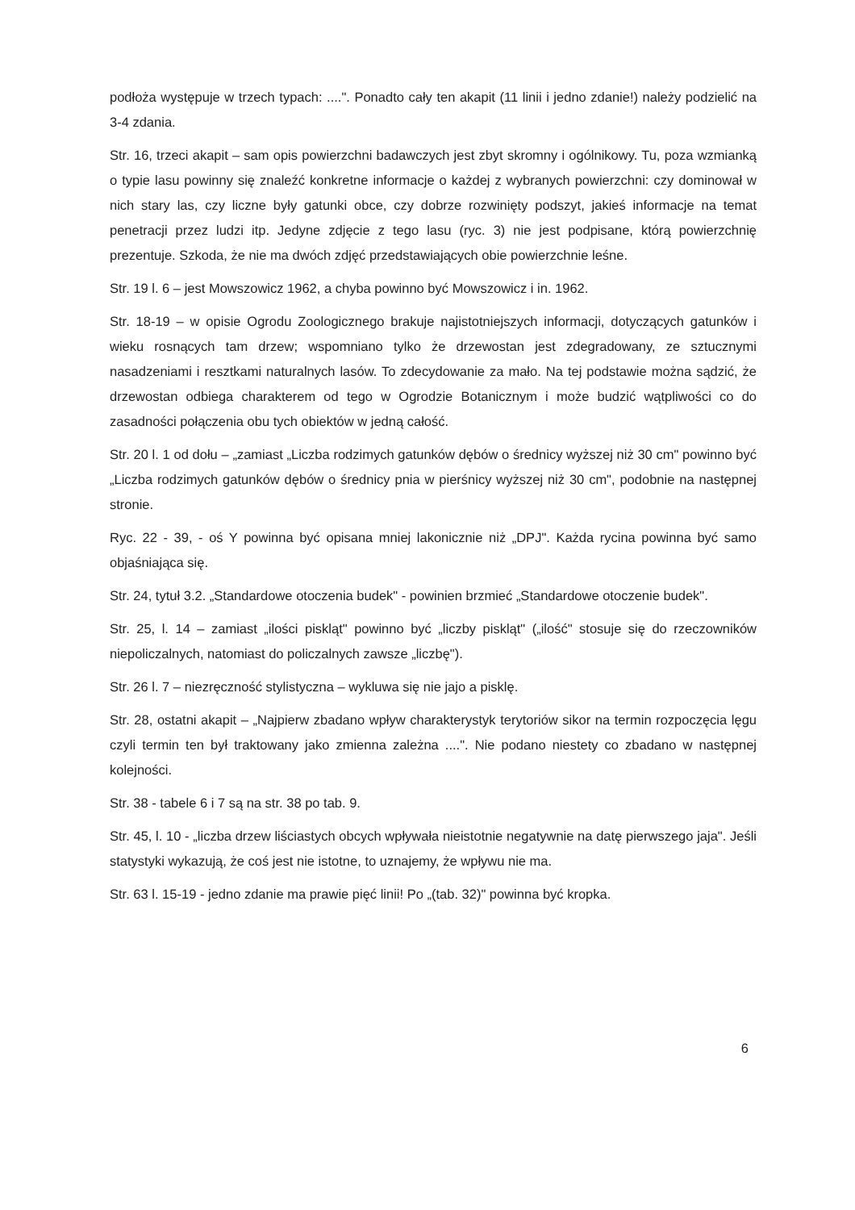podłoża występuje w trzech typach: ....". Ponadto cały ten akapit (11 linii i jedno zdanie!) należy podzielić na 3-4 zdania.
Str. 16, trzeci akapit – sam opis powierzchni badawczych jest zbyt skromny i ogólnikowy. Tu, poza wzmianką o typie lasu powinny się znaleźć konkretne informacje o każdej z wybranych powierzchni: czy dominował w nich stary las, czy liczne były gatunki obce, czy dobrze rozwinięty podszyt, jakieś informacje na temat penetracji przez ludzi itp. Jedyne zdjęcie z tego lasu (ryc. 3) nie jest podpisane, którą powierzchnię prezentuje. Szkoda, że nie ma dwóch zdjęć przedstawiających obie powierzchnie leśne.
Str. 19 l. 6 – jest Mowszowicz 1962, a chyba powinno być Mowszowicz i in. 1962.
Str. 18-19 – w opisie Ogrodu Zoologicznego brakuje najistotniejszych informacji, dotyczących gatunków i wieku rosnących tam drzew; wspomniano tylko że drzewostan jest zdegradowany, ze sztucznymi nasadzeniami i resztkami naturalnych lasów. To zdecydowanie za mało. Na tej podstawie można sądzić, że drzewostan odbiega charakterem od tego w Ogrodzie Botanicznym i może budzić wątpliwości co do zasadności połączenia obu tych obiektów w jedną całość.
Str. 20 l. 1 od dołu – „zamiast „Liczba rodzimych gatunków dębów o średnicy wyższej niż 30 cm" powinno być „Liczba rodzimych gatunków dębów o średnicy pnia w pierśnicy wyższej niż 30 cm", podobnie na następnej stronie.
Ryc. 22 - 39, - oś Y powinna być opisana mniej lakonicznie niż „DPJ". Każda rycina powinna być samo objaśniająca się.
Str. 24, tytuł 3.2. „Standardowe otoczenia budek" - powinien brzmieć „Standardowe otoczenie budek".
Str. 25, l. 14 – zamiast „ilości piskląt" powinno być „liczby piskląt" („ilość" stosuje się do rzeczowników niepoliczalnych, natomiast do policzalnych zawsze „liczbę").
Str. 26 l. 7 – niezręczność stylistyczna – wykluwa się nie jajo a pisklę.
Str. 28, ostatni akapit – „Najpierw zbadano wpływ charakterystyk terytoriów sikor na termin rozpoczęcia lęgu czyli termin ten był traktowany jako zmienna zależna ....". Nie podano niestety co zbadano w następnej kolejności.
Str. 38 - tabele 6 i 7 są na str. 38 po tab. 9.
Str. 45, l. 10 - „liczba drzew liściastych obcych wpływała nieistotnie negatywnie na datę pierwszego jaja". Jeśli statystyki wykazują, że coś jest nie istotne, to uznajemy, że wpływu nie ma.
Str. 63 l. 15-19 - jedno zdanie ma prawie pięć linii! Po „(tab. 32)" powinna być kropka.
6